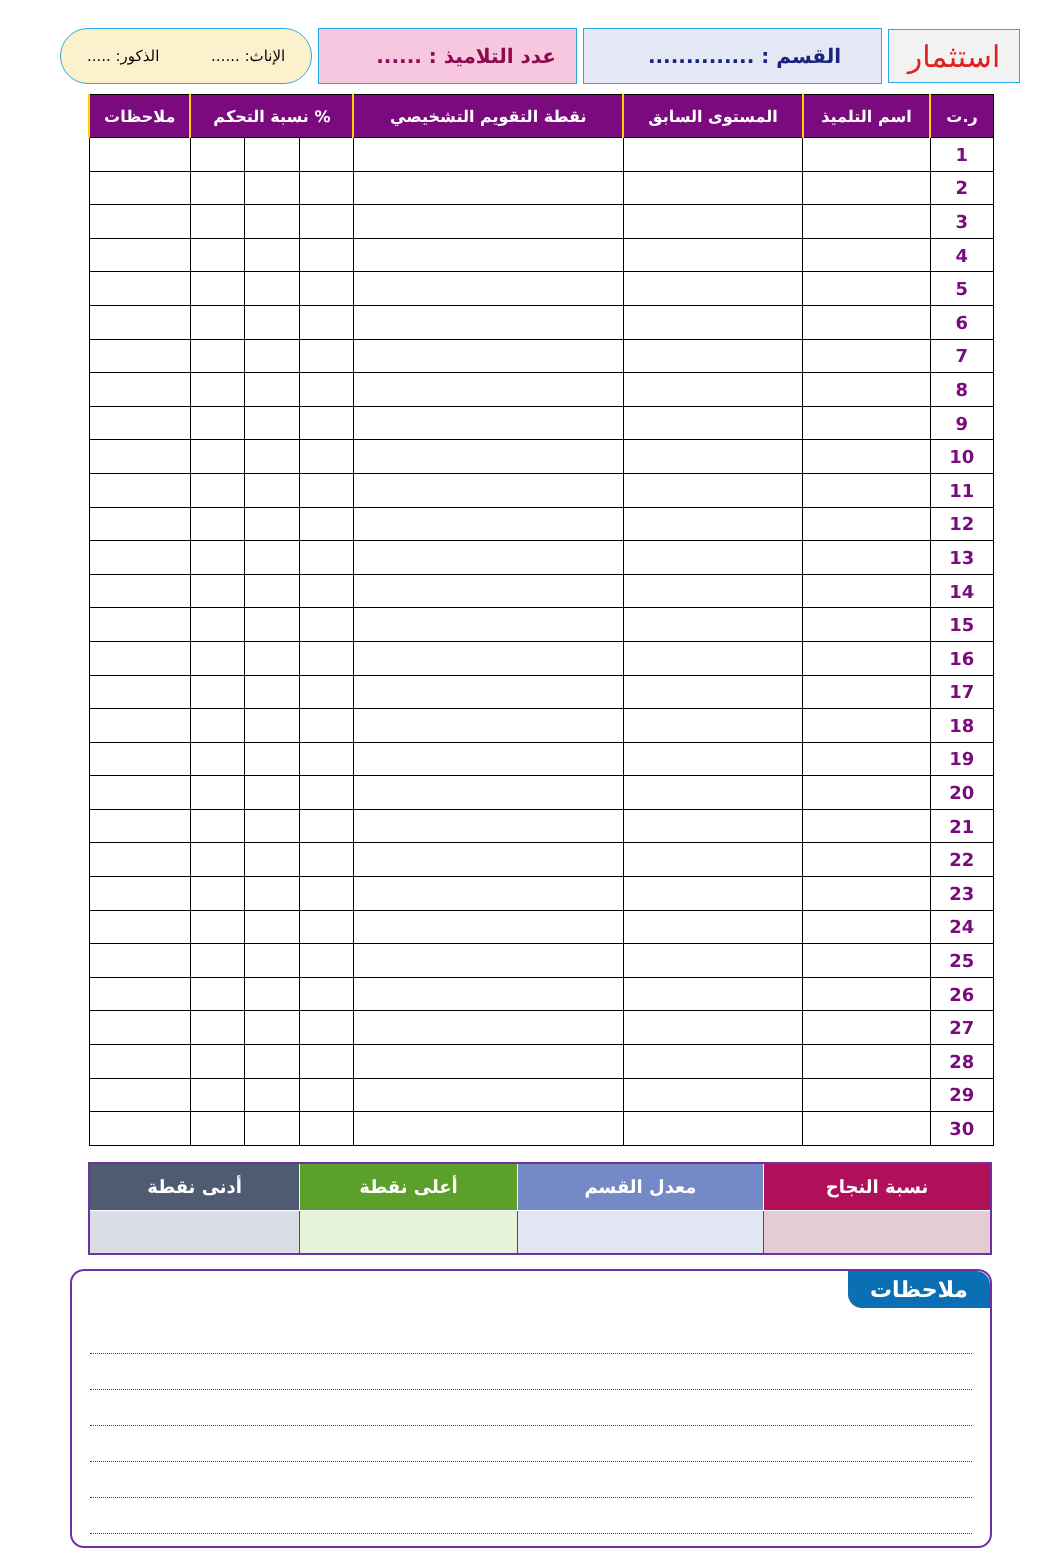استثمار
القسم : .............. عدد التلاميذ : ......
الإناث: ...... الذكور: .....
| ر.ت | اسم التلميذ | المستوى السابق | نقطة التقويم التشخيصي | % نسبة التحكم | | | ملاحظات |
| --- | --- | --- | --- | --- | --- | --- | --- |
| 1 | | | | | | | |
| 2 | | | | | | | |
| 3 | | | | | | | |
| 4 | | | | | | | |
| 5 | | | | | | | |
| 6 | | | | | | | |
| 7 | | | | | | | |
| 8 | | | | | | | |
| 9 | | | | | | | |
| 10 | | | | | | | |
| 11 | | | | | | | |
| 12 | | | | | | | |
| 13 | | | | | | | |
| 14 | | | | | | | |
| 15 | | | | | | | |
| 16 | | | | | | | |
| 17 | | | | | | | |
| 18 | | | | | | | |
| 19 | | | | | | | |
| 20 | | | | | | | |
| 21 | | | | | | | |
| 22 | | | | | | | |
| 23 | | | | | | | |
| 24 | | | | | | | |
| 25 | | | | | | | |
| 26 | | | | | | | |
| 27 | | | | | | | |
| 28 | | | | | | | |
| 29 | | | | | | | |
| 30 | | | | | | | |
| نسبة النجاح | معدل القسم | أعلى نقطة | أدنى نقطة |
| --- | --- | --- | --- |
ملاحظات